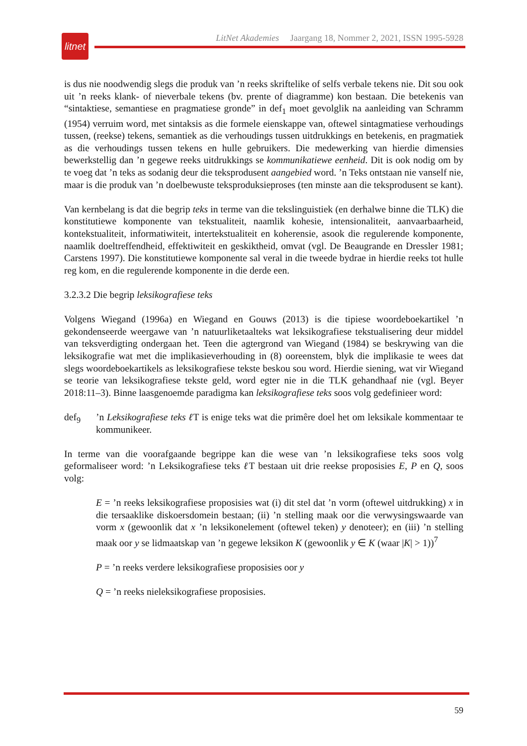litnet
LitNet Akademies Jaargang 18, Nommer 2, 2021, ISSN 1995-5928
is dus nie noodwendig slegs die produk van ’n reeks skriftelike of selfs verbale tekens nie. Dit sou ook uit ’n reeks klank- of nieverbale tekens (bv. prente of diagramme) kon bestaan. Die betekenis van “sintaktiese, semantiese en pragmatiese gronde” in def<sub>1</sub> moet gevolglik na aanleiding van Schramm (1954) verruim word, met sintaksis as die formele eienskappe van, oftewel sintagmatiese verhoudings tussen, (reekse) tekens, semantiek as die verhoudings tussen uitdrukkings en betekenis, en pragmatiek as die verhoudings tussen tekens en hulle gebruikers. Die medewerking van hierdie dimensies bewerkstellig dan ’n gegewe reeks uitdrukkings se kommunikatiewe eenheid. Dit is ook nodig om by te voeg dat ’n teks as sodanig deur die teksprodusent aangebied word. ’n Teks ontstaan nie vanself nie, maar is die produk van ’n doelbewuste teksproduksieproses (ten minste aan die teksprodusent se kant).
Van kernbelang is dat die begrip teks in terme van die tekslinguistiek (en derhalwe binne die TLK) die konstitutiewe komponente van tekstualiteit, naamlik kohesie, intensionaliteit, aanvaarbaarheid, kontekstualiteit, informatiwiteit, intertekstualiteit en koherensie, asook die regulerende komponente, naamlik doeltreffendheid, effektiwiteit en geskiktheid, omvat (vgl. De Beaugrande en Dressler 1981; Carstens 1997). Die konstitutiewe komponente sal veral in die tweede bydrae in hierdie reeks tot hulle reg kom, en die regulerende komponente in die derde een.
3.2.3.2 Die begrip leksikografiese teks
Volgens Wiegand (1996a) en Wiegand en Gouws (2013) is die tipiese woordeboekartikel ’n gekondenseerde weergawe van ’n natuurliketaalteks wat leksikografiese tekstualisering deur middel van teksverdigting ondergaan het. Teen die agtergrond van Wiegand (1984) se beskrywing van die leksikografie wat met die implikasieverhouding in (8) ooreenstem, blyk die implikasie te wees dat slegs woordeboekartikels as leksikografiese tekste beskou sou word. Hierdie siening, wat vir Wiegand se teorie van leksikografiese tekste geld, word egter nie in die TLK gehandhaaf nie (vgl. Beyer 2018:11–3). Binne laasgenoemde paradigma kan leksikografiese teks soos volg gedefinieer word:
def<sub>9</sub>’n Leksikografiese teks ℓ T is enige teks wat die primêre doel het om leksikale kommentaar te kommunikeer.
In terme van die voorafgaande begrippe kan die wese van ’n leksikografiese teks soos volg geformaliseer word: ’n Leksikografiese teks ℓ T bestaan uit drie reekse proposisies E, P en Q, soos volg:
E = ’n reeks leksikografiese proposisies wat (i) dit stel dat ’n vorm (oftewel uitdrukking) x in die tersaaklike diskoersdomein bestaan; (ii) ’n stelling maak oor die verwysingswaarde van vorm x (gewoonlik dat x ’n leksikonelement (oftewel teken) y denoteer); en (iii) ’n stelling maak oor y se lidmaatskap van ’n gegewe leksikon K (gewoonlik y ∈ K (waar |K| > 1))<sup>7</sup>
P = ’n reeks verdere leksikografiese proposisies oor y
Q = ’n reeks nieleksikografiese proposisies.
59